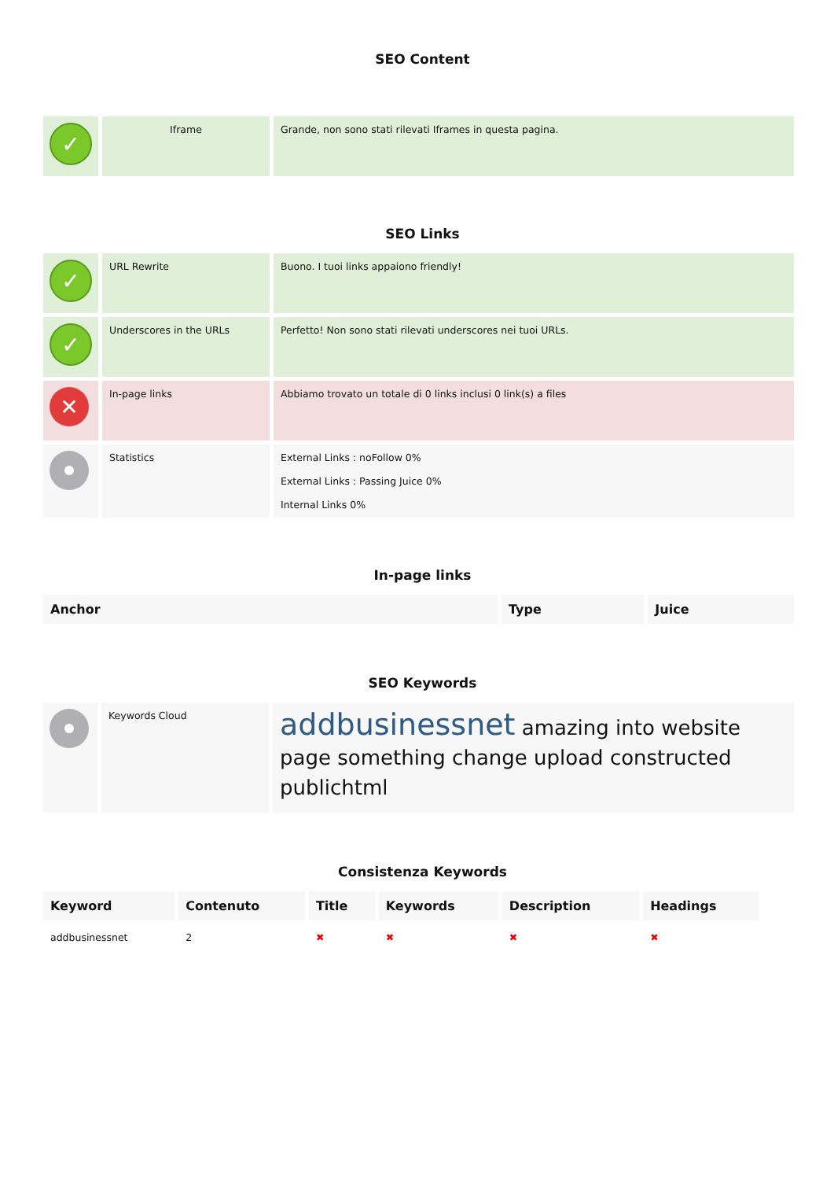SEO Content
| ✓ | Iframe | Grande, non sono stati rilevati Iframes in questa pagina. |
SEO Links
| ✓ | URL Rewrite | Buono. I tuoi links appaiono friendly! |
| ✓ | Underscores in the URLs | Perfetto! Non sono stati rilevati underscores nei tuoi URLs. |
| ✕ | In-page links | Abbiamo trovato un totale di 0 links inclusi 0 link(s) a files |
| | Statistics | External Links : noFollow 0% External Links : Passing Juice 0% Internal Links 0% |
In-page links
| Anchor | Type | Juice |
| --- | --- | --- |
SEO Keywords
| | Keywords Cloud | addbusinessnet amazing into website page something change upload constructed publichtml |
Consistenza Keywords
| Keyword | Contenuto | Title | Keywords | Description | Headings |
| --- | --- | --- | --- | --- | --- |
| addbusinessnet | 2 | ✖ | ✖ | ✖ | ✖ |